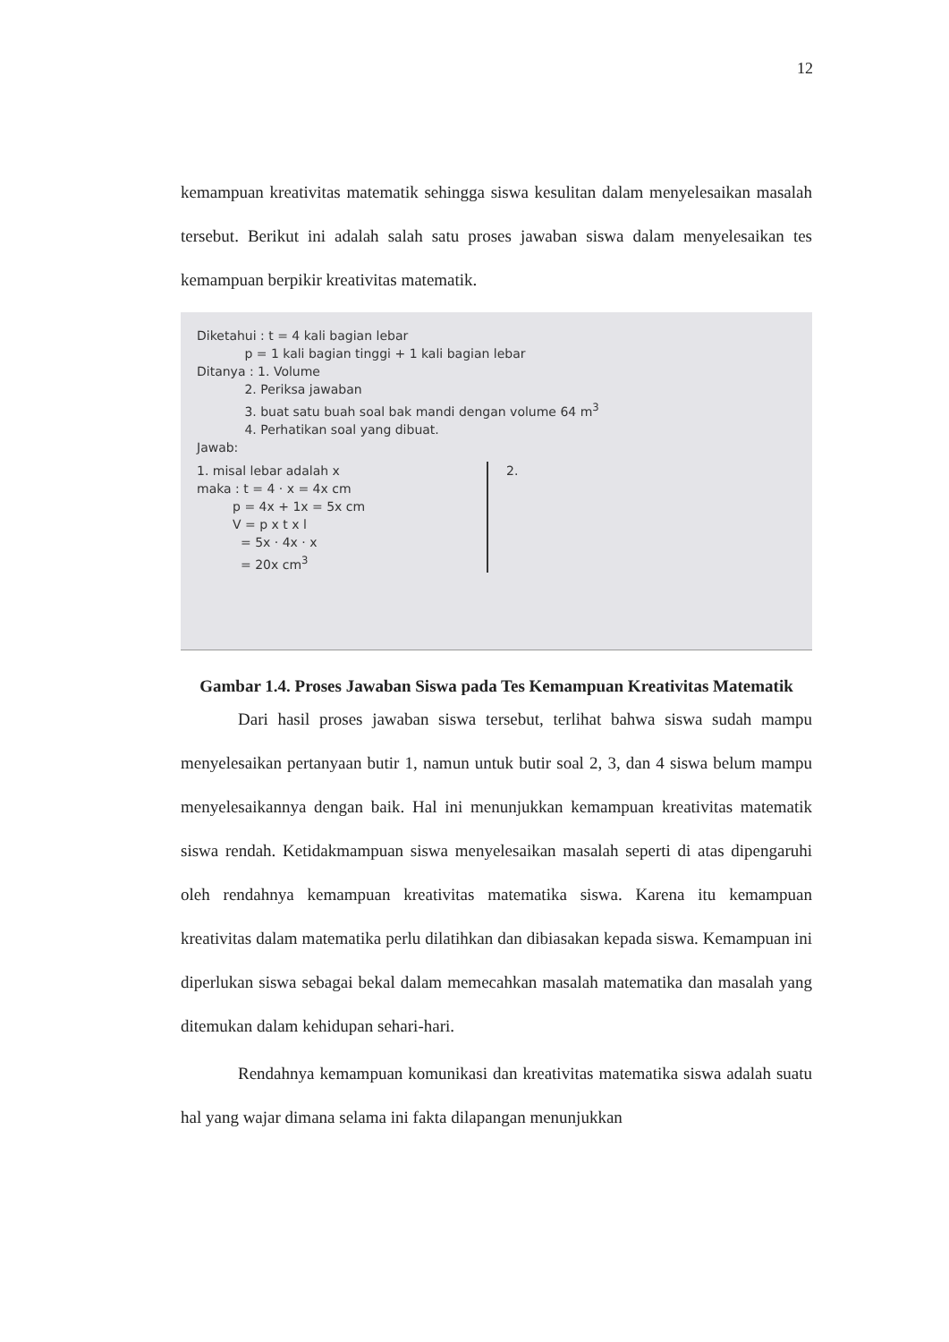12
kemampuan kreativitas matematik sehingga siswa kesulitan dalam menyelesaikan masalah tersebut. Berikut ini adalah salah satu proses jawaban siswa dalam menyelesaikan tes kemampuan berpikir kreativitas matematik.
Diketahui : t = 4 kali bagian lebar
p = 1 kali bagian tinggi + 1 kali bagian lebar
Ditanya : 1. Volume
2. Periksa jawaban
3. buat satu buah soal bak mandi dengan volume 64 m<sup>3</sup>
4. Perhatikan soal yang dibuat.
Jawab:
1. misal lebar adalah x
maka : t = 4 · x = 4x cm
p = 4x + 1x = 5x cm
V = p x t x l
= 5x · 4x · x
= 20x cm<sup>3</sup>
2.
Gambar 1.4. Proses Jawaban Siswa pada Tes Kemampuan Kreativitas Matematik
Dari hasil proses jawaban siswa tersebut, terlihat bahwa siswa sudah mampu menyelesaikan pertanyaan butir 1, namun untuk butir soal 2, 3, dan 4 siswa belum mampu menyelesaikannya dengan baik. Hal ini menunjukkan kemampuan kreativitas matematik siswa rendah. Ketidakmampuan siswa menyelesaikan masalah seperti di atas dipengaruhi oleh rendahnya kemampuan kreativitas matematika siswa. Karena itu kemampuan kreativitas dalam matematika perlu dilatihkan dan dibiasakan kepada siswa. Kemampuan ini diperlukan siswa sebagai bekal dalam memecahkan masalah matematika dan masalah yang ditemukan dalam kehidupan sehari-hari.
Rendahnya kemampuan komunikasi dan kreativitas matematika siswa adalah suatu hal yang wajar dimana selama ini fakta dilapangan menunjukkan